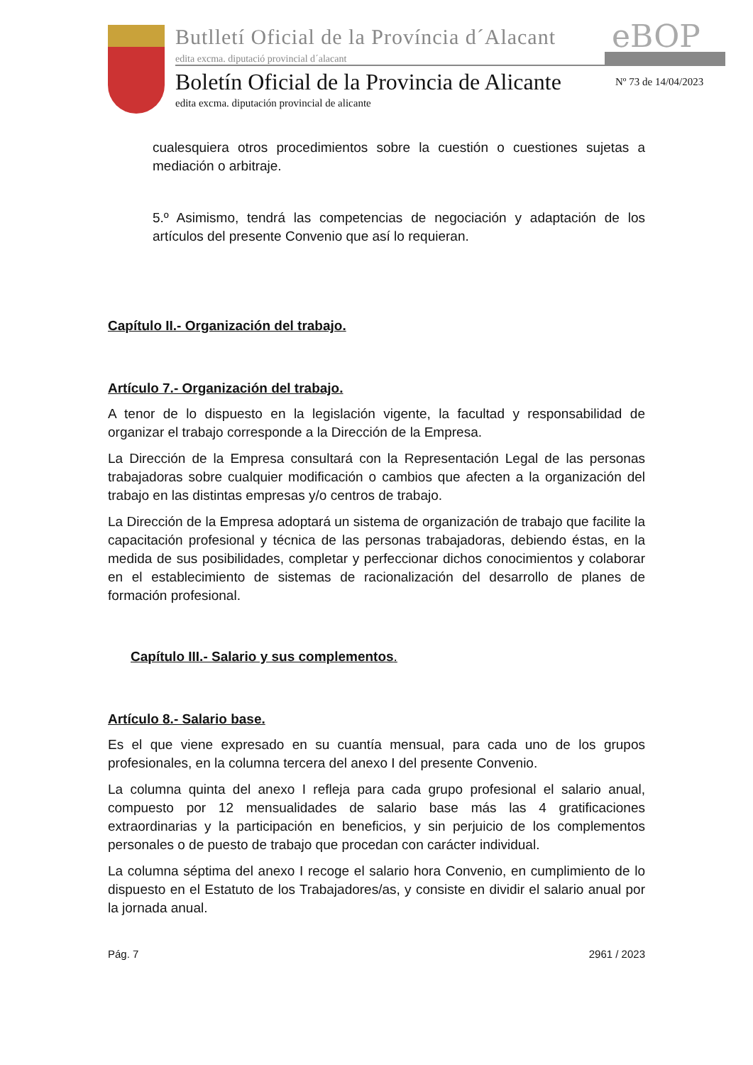Butlletí Oficial de la Província d´Alacant
edita excma. diputació provincial d´alacant
eBOP
Boletín Oficial de la Provincia de Alicante
Nº 73 de 14/04/2023
edita excma. diputación provincial de alicante
cualesquiera otros procedimientos sobre la cuestión o cuestiones sujetas a mediación o arbitraje.
5.º Asimismo, tendrá las competencias de negociación y adaptación de los artículos del presente Convenio que así lo requieran.
Capítulo II.- Organización del trabajo.
Artículo 7.- Organización del trabajo.
A tenor de lo dispuesto en la legislación vigente, la facultad y responsabilidad de organizar el trabajo corresponde a la Dirección de la Empresa.
La Dirección de la Empresa consultará con la Representación Legal de las personas trabajadoras sobre cualquier modificación o cambios que afecten a la organización del trabajo en las distintas empresas y/o centros de trabajo.
La Dirección de la Empresa adoptará un sistema de organización de trabajo que facilite la capacitación profesional y técnica de las personas trabajadoras, debiendo éstas, en la medida de sus posibilidades, completar y perfeccionar dichos conocimientos y colaborar en el establecimiento de sistemas de racionalización del desarrollo de planes de formación profesional.
Capítulo III.- Salario y sus complementos.
Artículo 8.- Salario base.
Es el que viene expresado en su cuantía mensual, para cada uno de los grupos profesionales, en la columna tercera del anexo I del presente Convenio.
La columna quinta del anexo I refleja para cada grupo profesional el salario anual, compuesto por 12 mensualidades de salario base más las 4 gratificaciones extraordinarias y la participación en beneficios, y sin perjuicio de los complementos personales o de puesto de trabajo que procedan con carácter individual.
La columna séptima del anexo I recoge el salario hora Convenio, en cumplimiento de lo dispuesto en el Estatuto de los Trabajadores/as, y consiste en dividir el salario anual por la jornada anual.
Pág. 7 2961 / 2023